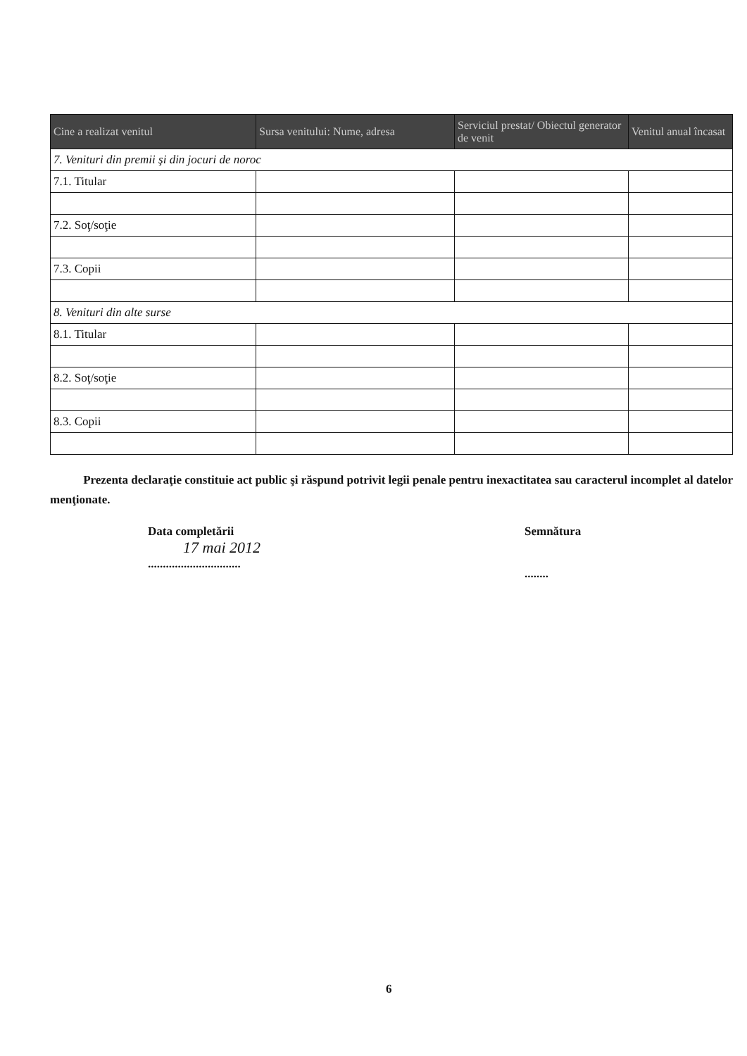| Cine a realizat venitul | Sursa venitului: Nume, adresa | Serviciul prestat/ Obiectul generator de venit | Venitul anual încasat |
| --- | --- | --- | --- |
| 7. Venituri din premii şi din jocuri de noroc | | | |
| 7.1. Titular | | | |
| 7.2. Soţ/soţie | | | |
| 7.3. Copii | | | |
| 8. Venituri din alte surse | | | |
| 8.1. Titular | | | |
| 8.2. Soţ/soţie | | | |
| 8.3. Copii | | | |
Prezenta declaraţie constituie act public şi răspund potrivit legii penale pentru inexactitatea sau caracterul incomplet al datelor menţionate.
Data completării
17 mai 2012
...............................
Semnătura
........
6